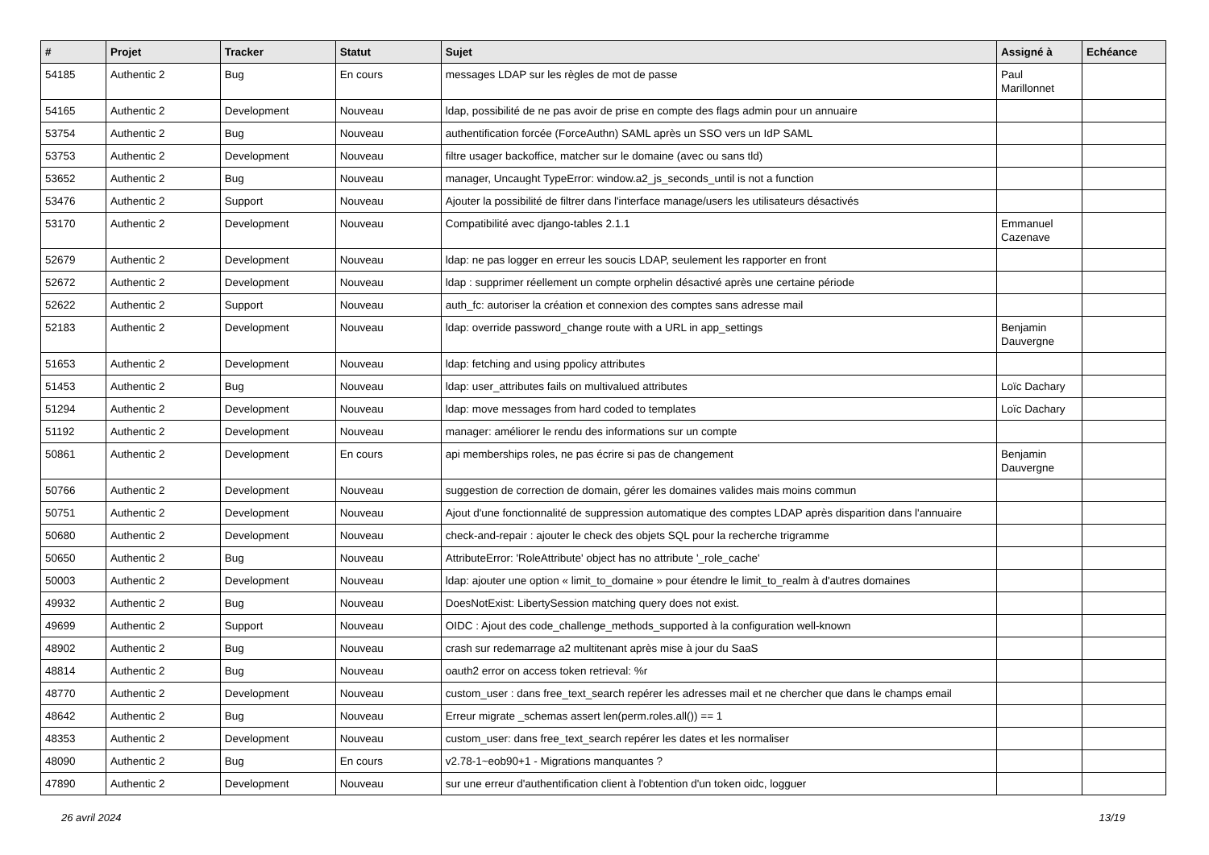| # | Projet | Tracker | Statut | Sujet | Assigné à | Echéance |
| --- | --- | --- | --- | --- | --- | --- |
| 54185 | Authentic 2 | Bug | En cours | messages LDAP sur les règles de mot de passe | Paul Marillonnet | |
| 54165 | Authentic 2 | Development | Nouveau | ldap, possibilité de ne pas avoir de prise en compte des flags admin pour un annuaire | | |
| 53754 | Authentic 2 | Bug | Nouveau | authentification forcée (ForceAuthn) SAML après un SSO vers un IdP SAML | | |
| 53753 | Authentic 2 | Development | Nouveau | filtre usager backoffice, matcher sur le domaine (avec ou sans tld) | | |
| 53652 | Authentic 2 | Bug | Nouveau | manager, Uncaught TypeError: window.a2_js_seconds_until is not a function | | |
| 53476 | Authentic 2 | Support | Nouveau | Ajouter la possibilité de filtrer dans l'interface manage/users les utilisateurs désactivés | | |
| 53170 | Authentic 2 | Development | Nouveau | Compatibilité avec django-tables 2.1.1 | Emmanuel Cazenave | |
| 52679 | Authentic 2 | Development | Nouveau | ldap: ne pas logger en erreur les soucis LDAP, seulement les rapporter en front | | |
| 52672 | Authentic 2 | Development | Nouveau | ldap : supprimer réellement un compte orphelin désactivé après une certaine période | | |
| 52622 | Authentic 2 | Support | Nouveau | auth_fc: autoriser la création et connexion des comptes sans adresse mail | | |
| 52183 | Authentic 2 | Development | Nouveau | ldap: override password_change route with a URL in app_settings | Benjamin Dauvergne | |
| 51653 | Authentic 2 | Development | Nouveau | ldap: fetching and using ppolicy attributes | | |
| 51453 | Authentic 2 | Bug | Nouveau | ldap: user_attributes fails on multivalued attributes | Loïc Dachary | |
| 51294 | Authentic 2 | Development | Nouveau | ldap: move messages from hard coded to templates | Loïc Dachary | |
| 51192 | Authentic 2 | Development | Nouveau | manager: améliorer le rendu des informations sur un compte | | |
| 50861 | Authentic 2 | Development | En cours | api memberships roles, ne pas écrire si pas de changement | Benjamin Dauvergne | |
| 50766 | Authentic 2 | Development | Nouveau | suggestion de correction de domain, gérer les domaines valides mais moins commun | | |
| 50751 | Authentic 2 | Development | Nouveau | Ajout d'une fonctionnalité de suppression automatique des comptes LDAP après disparition dans l'annuaire | | |
| 50680 | Authentic 2 | Development | Nouveau | check-and-repair : ajouter le check des objets SQL pour la recherche trigramme | | |
| 50650 | Authentic 2 | Bug | Nouveau | AttributeError: 'RoleAttribute' object has no attribute '_role_cache' | | |
| 50003 | Authentic 2 | Development | Nouveau | ldap: ajouter une option « limit_to_domaine » pour étendre le limit_to_realm à d'autres domaines | | |
| 49932 | Authentic 2 | Bug | Nouveau | DoesNotExist: LibertySession matching query does not exist. | | |
| 49699 | Authentic 2 | Support | Nouveau | OIDC : Ajout des code_challenge_methods_supported à la configuration well-known | | |
| 48902 | Authentic 2 | Bug | Nouveau | crash sur redemarrage a2 multitenant après mise à jour du SaaS | | |
| 48814 | Authentic 2 | Bug | Nouveau | oauth2 error on access token retrieval: %r | | |
| 48770 | Authentic 2 | Development | Nouveau | custom_user : dans free_text_search repérer les adresses mail et ne chercher que dans le champs email | | |
| 48642 | Authentic 2 | Bug | Nouveau | Erreur migrate _schemas assert len(perm.roles.all()) == 1 | | |
| 48353 | Authentic 2 | Development | Nouveau | custom_user: dans free_text_search repérer les dates et les normaliser | | |
| 48090 | Authentic 2 | Bug | En cours | v2.78-1~eob90+1 - Migrations manquantes ? | | |
| 47890 | Authentic 2 | Development | Nouveau | sur une erreur d'authentification client à l'obtention d'un token oidc, logguer | | |
26 avril 2024 13/19